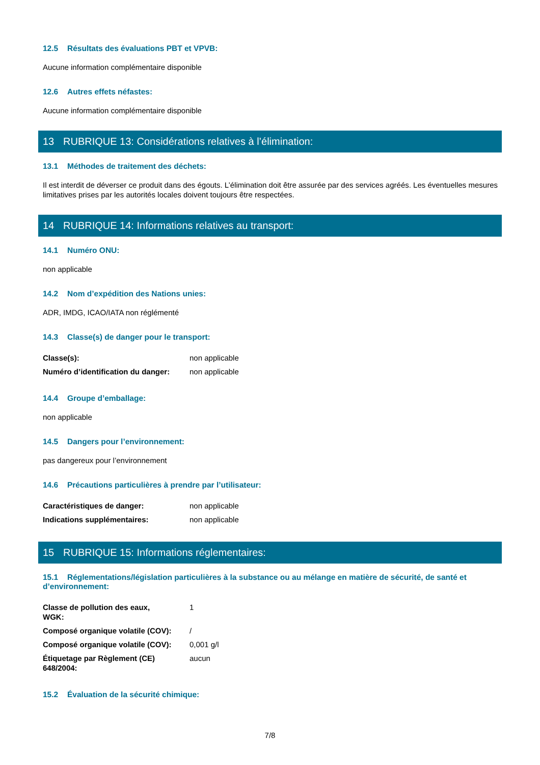12.5 Résultats des évaluations PBT et VPVB:
Aucune information complémentaire disponible
12.6 Autres effets néfastes:
Aucune information complémentaire disponible
13 RUBRIQUE 13: Considérations relatives à l’élimination:
13.1 Méthodes de traitement des déchets:
Il est interdit de déverser ce produit dans des égouts. L’élimination doit être assurée par des services agréés. Les éventuelles mesures limitatives prises par les autorités locales doivent toujours être respectées.
14 RUBRIQUE 14: Informations relatives au transport:
14.1 Numéro ONU:
non applicable
14.2 Nom d’expédition des Nations unies:
ADR, IMDG, ICAO/IATA non réglémenté
14.3 Classe(s) de danger pour le transport:
| Classe(s): | non applicable |
| Numéro d’identification du danger: | non applicable |
14.4 Groupe d’emballage:
non applicable
14.5 Dangers pour l’environnement:
pas dangereux pour l’environnement
14.6 Précautions particulières à prendre par l’utilisateur:
| Caractéristiques de danger: | non applicable |
| Indications supplémentaires: | non applicable |
15 RUBRIQUE 15: Informations réglementaires:
15.1 Réglementations/législation particulières à la substance ou au mélange en matière de sécurité, de santé et d’environnement:
| Classe de pollution des eaux, WGK: | 1 |
| Composé organique volatile (COV): | / |
| Composé organique volatile (COV): | 0,001 g/l |
| Étiquetage par Règlement (CE) 648/2004: | aucun |
15.2 Évaluation de la sécurité chimique:
7/8